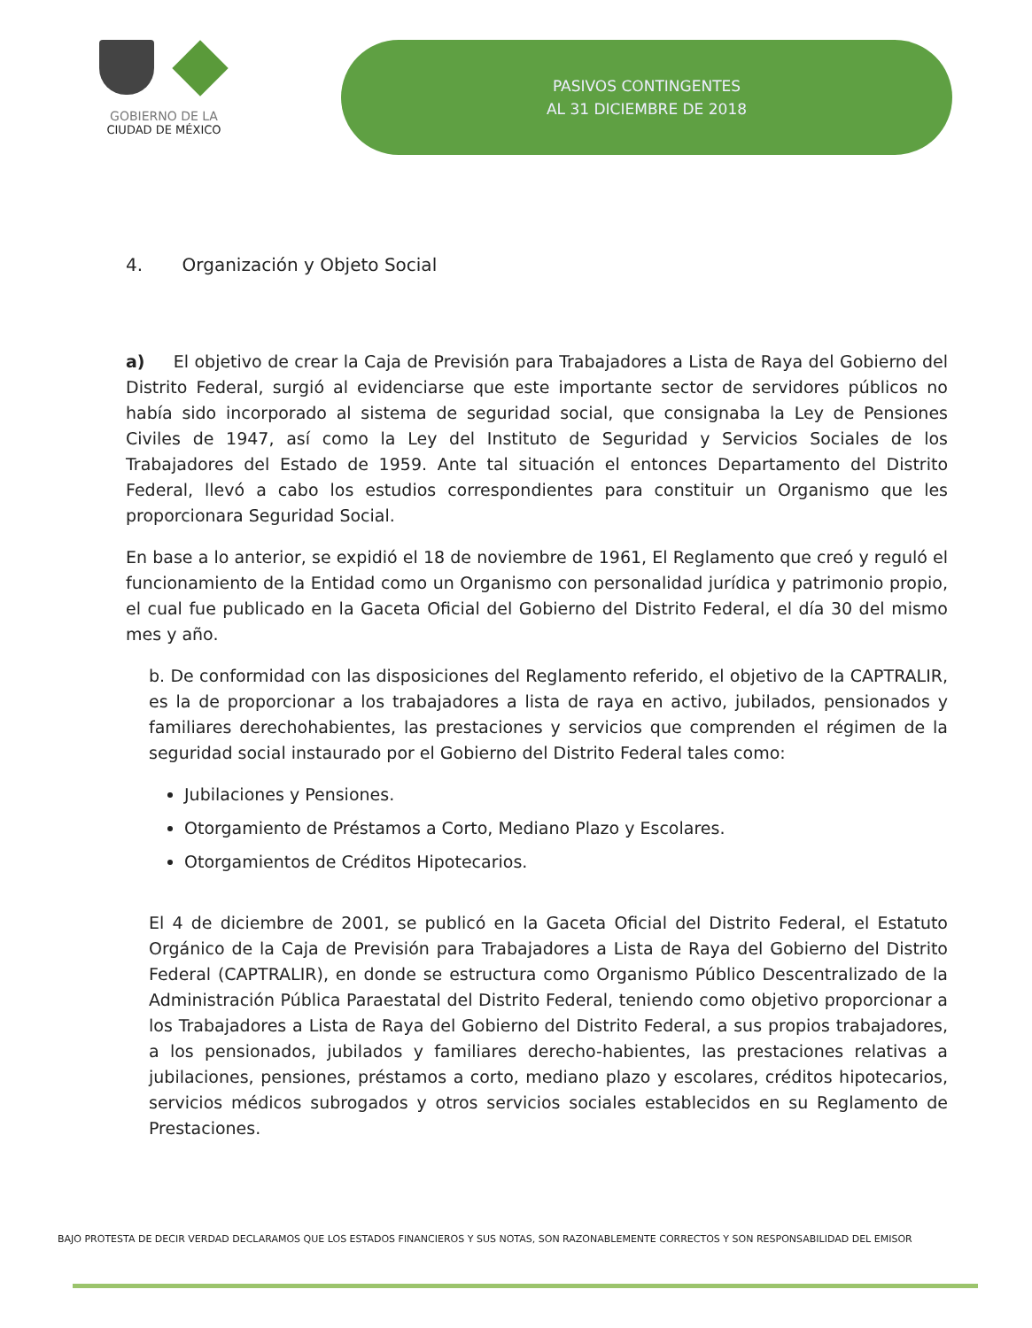GOBIERNO DE LA
CIUDAD DE MÉXICO
PASIVOS CONTINGENTES
AL 31 DICIEMBRE DE 2018
4. Organización y Objeto Social
a) El objetivo de crear la Caja de Previsión para Trabajadores a Lista de Raya del Gobierno del Distrito Federal, surgió al evidenciarse que este importante sector de servidores públicos no había sido incorporado al sistema de seguridad social, que consignaba la Ley de Pensiones Civiles de 1947, así como la Ley del Instituto de Seguridad y Servicios Sociales de los Trabajadores del Estado de 1959. Ante tal situación el entonces Departamento del Distrito Federal, llevó a cabo los estudios correspondientes para constituir un Organismo que les proporcionara Seguridad Social.
En base a lo anterior, se expidió el 18 de noviembre de 1961, El Reglamento que creó y reguló el funcionamiento de la Entidad como un Organismo con personalidad jurídica y patrimonio propio, el cual fue publicado en la Gaceta Oficial del Gobierno del Distrito Federal, el día 30 del mismo mes y año.
b. De conformidad con las disposiciones del Reglamento referido, el objetivo de la CAPTRALIR, es la de proporcionar a los trabajadores a lista de raya en activo, jubilados, pensionados y familiares derechohabientes, las prestaciones y servicios que comprenden el régimen de la seguridad social instaurado por el Gobierno del Distrito Federal tales como:
Jubilaciones y Pensiones.
Otorgamiento de Préstamos a Corto, Mediano Plazo y Escolares.
Otorgamientos de Créditos Hipotecarios.
El 4 de diciembre de 2001, se publicó en la Gaceta Oficial del Distrito Federal, el Estatuto Orgánico de la Caja de Previsión para Trabajadores a Lista de Raya del Gobierno del Distrito Federal (CAPTRALIR), en donde se estructura como Organismo Público Descentralizado de la Administración Pública Paraestatal del Distrito Federal, teniendo como objetivo proporcionar a los Trabajadores a Lista de Raya del Gobierno del Distrito Federal, a sus propios trabajadores, a los pensionados, jubilados y familiares derecho-habientes, las prestaciones relativas a jubilaciones, pensiones, préstamos a corto, mediano plazo y escolares, créditos hipotecarios, servicios médicos subrogados y otros servicios sociales establecidos en su Reglamento de Prestaciones.
BAJO PROTESTA DE DECIR VERDAD DECLARAMOS QUE LOS ESTADOS FINANCIEROS Y SUS NOTAS, SON RAZONABLEMENTE CORRECTOS Y SON RESPONSABILIDAD DEL EMISOR